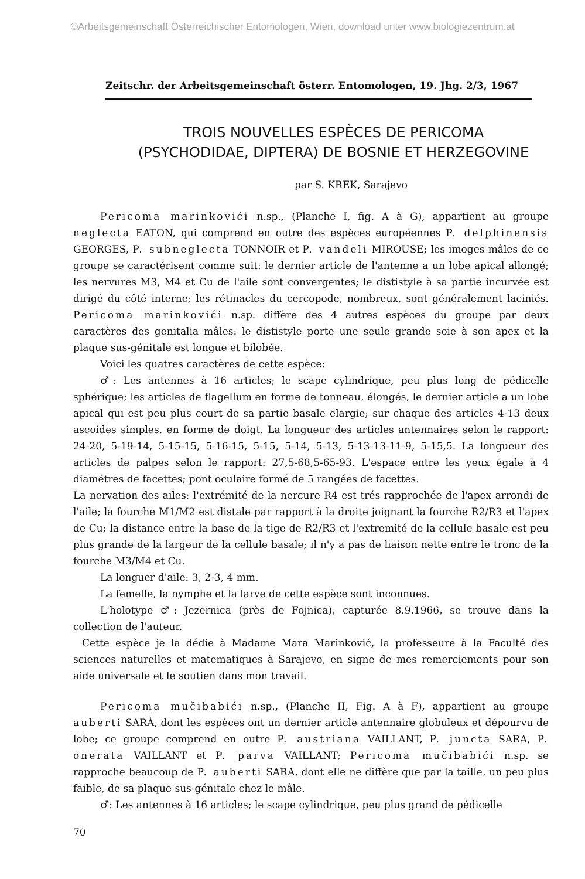©Arbeitsgemeinschaft Österreichischer Entomologen, Wien, download unter www.biologiezentrum.at
Zeitschr. der Arbeitsgemeinschaft österr. Entomologen, 19. Jhg. 2/3, 1967
TROIS NOUVELLES ESPÈCES DE PERICOMA
(PSYCHODIDAE, DIPTERA) DE BOSNIE ET HERZEGOVINE
par S. KREK, Sarajevo
Pericoma marinkovići n.sp., (Planche I, fig. A à G), appartient au groupe neglecta EATON, qui comprend en outre des espèces européennes P. delphinensis GEORGES, P. subneglecta TONNOIR et P. vandeli MIROUSE; les imoges mâles de ce groupe se caractérisent comme suit: le dernier article de l'antenne a un lobe apical allongé; les nervures M3, M4 et Cu de l'aile sont convergentes; le dististyle à sa partie incurvée est dirigé du côté interne; les rétinacles du cercopode, nombreux, sont généralement laciniés. Pericoma marinkovići n.sp. diffère des 4 autres espèces du groupe par deux caractères des genitalia mâles: le dististyle porte une seule grande soie à son apex et la plaque sus-génitale est longue et bilobée.
Voici les quatres caractères de cette espèce:
♂: Les antennes à 16 articles; le scape cylindrique, peu plus long de pédicelle sphérique; les articles de flagellum en forme de tonneau, élongés, le dernier article a un lobe apical qui est peu plus court de sa partie basale elargie; sur chaque des articles 4-13 deux ascoides simples. en forme de doigt. La longueur des articles antennaires selon le rapport: 24-20, 5-19-14, 5-15-15, 5-16-15, 5-15, 5-14, 5-13, 5-13-13-11-9, 5-15,5. La longueur des articles de palpes selon le rapport: 27,5-68,5-65-93. L'espace entre les yeux égale à 4 diamétres de facettes; pont oculaire formé de 5 rangées de facettes.
La nervation des ailes: l'extrémité de la nercure R4 est trés rapprochée de l'apex arrondi de l'aile; la fourche M1/M2 est distale par rapport à la droite joignant la fourche R2/R3 et l'apex de Cu; la distance entre la base de la tige de R2/R3 et l'extremité de la cellule basale est peu plus grande de la largeur de la cellule basale; il n'y a pas de liaison nette entre le tronc de la fourche M3/M4 et Cu.
La longuer d'aile: 3, 2-3, 4 mm.
La femelle, la nymphe et la larve de cette espèce sont inconnues.
L'holotype ♂: Jezernica (près de Fojnica), capturée 8.9.1966, se trouve dans la collection de l'auteur.
Cette espèce je la dédie à Madame Mara Marinković, la professeure à la Faculté des sciences naturelles et matematiques à Sarajevo, en signe de mes remerciements pour son aide universale et le soutien dans mon travail.
Pericoma mučibabići n.sp., (Planche II, Fig. A à F), appartient au groupe auberti SARÀ, dont les espèces ont un dernier article antennaire globuleux et dépourvu de lobe; ce groupe comprend en outre P. austriana VAILLANT, P. juncta SARA, P. onerata VAILLANT et P. parva VAILLANT; Pericoma mučibabići n.sp. se rapproche beaucoup de P. auberti SARA, dont elle ne diffère que par la taille, un peu plus faible, de sa plaque sus-génitale chez le mâle.
♂: Les antennes à 16 articles; le scape cylindrique, peu plus grand de pédicelle
70